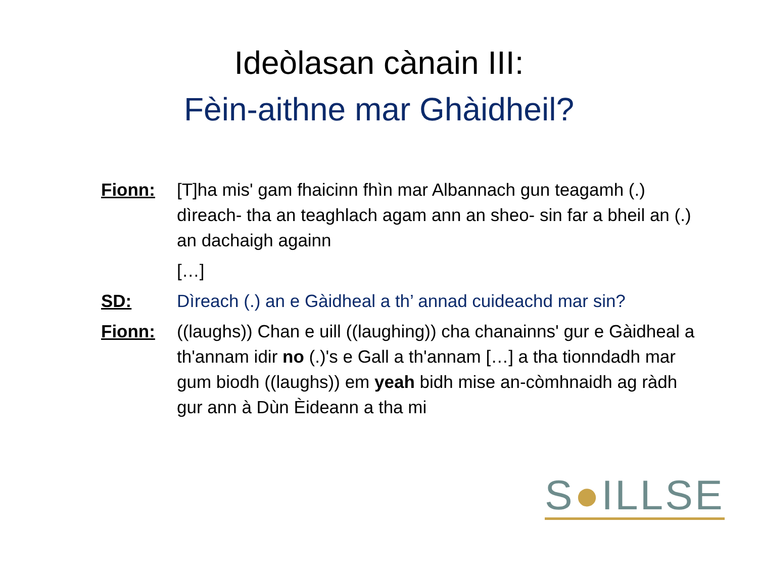Ideòlasan cànain III:
Fèin-aithne mar Ghàidheil?
| Fionn: | [T]ha mis' gam fhaicinn fhìn mar Albannach gun teagamh (.) dìreach- tha an teaghlach agam ann an sheo- sin far a bheil an (.) an dachaigh againn |
| | […] |
| SD: | Dìreach (.) an e Gàidheal a th’ annad cuideachd mar sin? |
| Fionn: | ((laughs)) Chan e uill ((laughing)) cha chanainns' gur e Gàidheal a th'annam idir no (.)'s e Gall a th'annam […] a tha tionndadh mar gum biodh ((laughs)) em yeah bidh mise an-còmhnaidh ag ràdh gur ann à Dùn Èideann a tha mi |
S●ILLSE